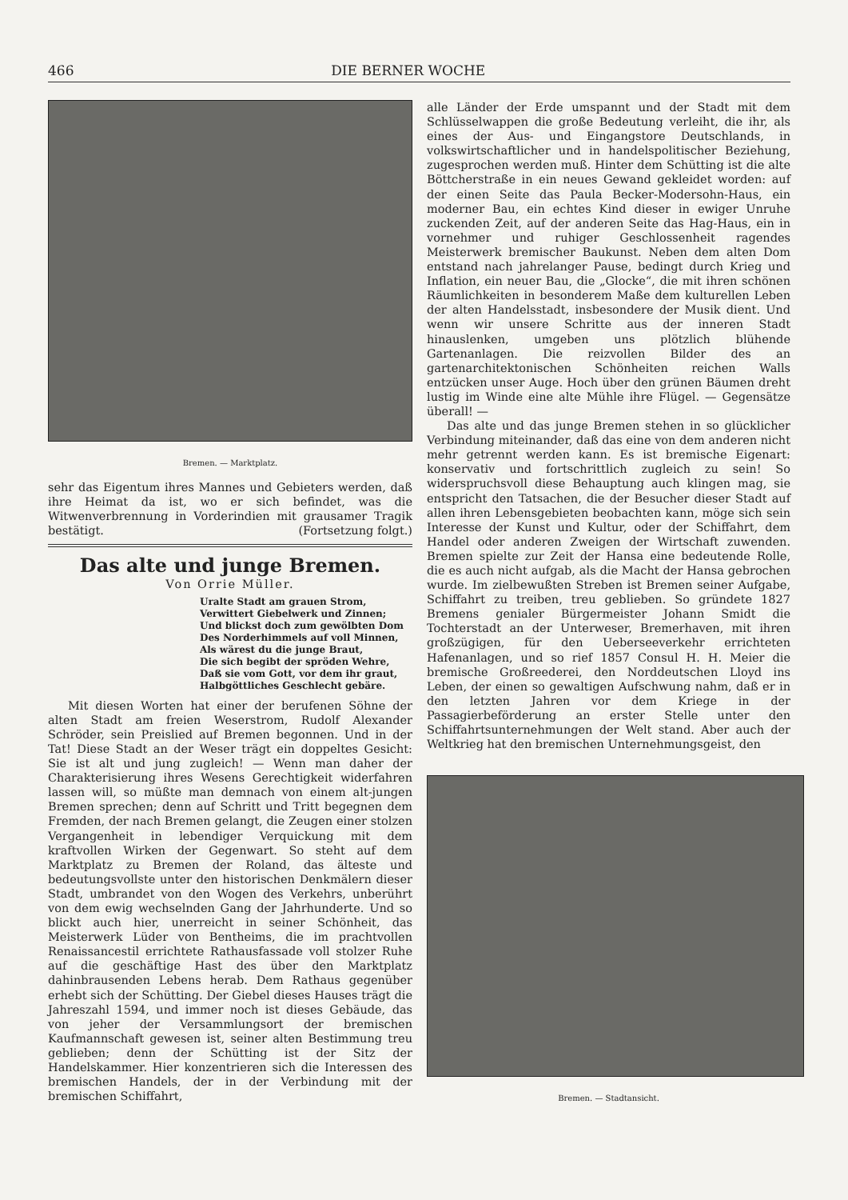466 DIE BERNER WOCHE
Bremen. — Marktplatz.
sehr das Eigentum ihres Mannes und Gebieters werden, daß ihre Heimat da ist, wo er sich befindet, was die Witwenverbrennung in Vorderindien mit grausamer Tragik bestätigt. (Fortsetzung folgt.)
Das alte und junge Bremen.
Von Orrie Müller.
Uralte Stadt am grauen Strom,
Verwittert Giebelwerk und Zinnen;
Und blickst doch zum gewölbten Dom
Des Norderhimmels auf voll Minnen,
Als wärest du die junge Braut,
Die sich begibt der spröden Wehre,
Daß sie vom Gott, vor dem ihr graut,
Halbgöttliches Geschlecht gebäre.
Mit diesen Worten hat einer der berufenen Söhne der alten Stadt am freien Weserstrom, Rudolf Alexander Schröder, sein Preislied auf Bremen begonnen. Und in der Tat! Diese Stadt an der Weser trägt ein doppeltes Gesicht: Sie ist alt und jung zugleich! — Wenn man daher der Charakterisierung ihres Wesens Gerechtigkeit widerfahren lassen will, so müßte man demnach von einem alt-jungen Bremen sprechen; denn auf Schritt und Tritt begegnen dem Fremden, der nach Bremen gelangt, die Zeugen einer stolzen Vergangenheit in lebendiger Verquickung mit dem kraftvollen Wirken der Gegenwart. So steht auf dem Marktplatz zu Bremen der Roland, das älteste und bedeutungsvollste unter den historischen Denkmälern dieser Stadt, umbrandet von den Wogen des Verkehrs, unberührt von dem ewig wechselnden Gang der Jahrhunderte. Und so blickt auch hier, unerreicht in seiner Schönheit, das Meisterwerk Lüder von Bentheims, die im prachtvollen Renaissancestil errichtete Rathausfassade voll stolzer Ruhe auf die geschäftige Hast des über den Marktplatz dahinbrausenden Lebens herab. Dem Rathaus gegenüber erhebt sich der Schütting. Der Giebel dieses Hauses trägt die Jahreszahl 1594, und immer noch ist dieses Gebäude, das von jeher der Versammlungsort der bremischen Kaufmannschaft gewesen ist, seiner alten Bestimmung treu geblieben; denn der Schütting ist der Sitz der Handelskammer. Hier konzentrieren sich die Interessen des bremischen Handels, der in der Verbindung mit der bremischen Schiffahrt,
alle Länder der Erde umspannt und der Stadt mit dem Schlüsselwappen die große Bedeutung verleiht, die ihr, als eines der Aus- und Eingangstore Deutschlands, in volkswirtschaftlicher und in handelspolitischer Beziehung, zugesprochen werden muß. Hinter dem Schütting ist die alte Böttcherstraße in ein neues Gewand gekleidet worden: auf der einen Seite das Paula Becker-Modersohn-Haus, ein moderner Bau, ein echtes Kind dieser in ewiger Unruhe zuckenden Zeit, auf der anderen Seite das Hag-Haus, ein in vornehmer und ruhiger Geschlossenheit ragendes Meisterwerk bremischer Baukunst. Neben dem alten Dom entstand nach jahrelanger Pause, bedingt durch Krieg und Inflation, ein neuer Bau, die „Glocke“, die mit ihren schönen Räumlichkeiten in besonderem Maße dem kulturellen Leben der alten Handelsstadt, insbesondere der Musik dient. Und wenn wir unsere Schritte aus der inneren Stadt hinauslenken, umgeben uns plötzlich blühende Gartenanlagen. Die reizvollen Bilder des an gartenarchitektonischen Schönheiten reichen Walls entzücken unser Auge. Hoch über den grünen Bäumen dreht lustig im Winde eine alte Mühle ihre Flügel. — Gegensätze überall! —
Das alte und das junge Bremen stehen in so glücklicher Verbindung miteinander, daß das eine von dem anderen nicht mehr getrennt werden kann. Es ist bremische Eigenart: konservativ und fortschrittlich zugleich zu sein! So widerspruchsvoll diese Behauptung auch klingen mag, sie entspricht den Tatsachen, die der Besucher dieser Stadt auf allen ihren Lebensgebieten beobachten kann, möge sich sein Interesse der Kunst und Kultur, oder der Schiffahrt, dem Handel oder anderen Zweigen der Wirtschaft zuwenden. Bremen spielte zur Zeit der Hansa eine bedeutende Rolle, die es auch nicht aufgab, als die Macht der Hansa gebrochen wurde. Im zielbewußten Streben ist Bremen seiner Aufgabe, Schiffahrt zu treiben, treu geblieben. So gründete 1827 Bremens genialer Bürgermeister Johann Smidt die Tochterstadt an der Unterweser, Bremerhaven, mit ihren großzügigen, für den Ueberseeverkehr errichteten Hafenanlagen, und so rief 1857 Consul H. H. Meier die bremische Großreederei, den Norddeutschen Lloyd ins Leben, der einen so gewaltigen Aufschwung nahm, daß er in den letzten Jahren vor dem Kriege in der Passagierbeförderung an erster Stelle unter den Schiffahrtsunternehmungen der Welt stand. Aber auch der Weltkrieg hat den bremischen Unternehmungsgeist, den
Bremen. — Stadtansicht.